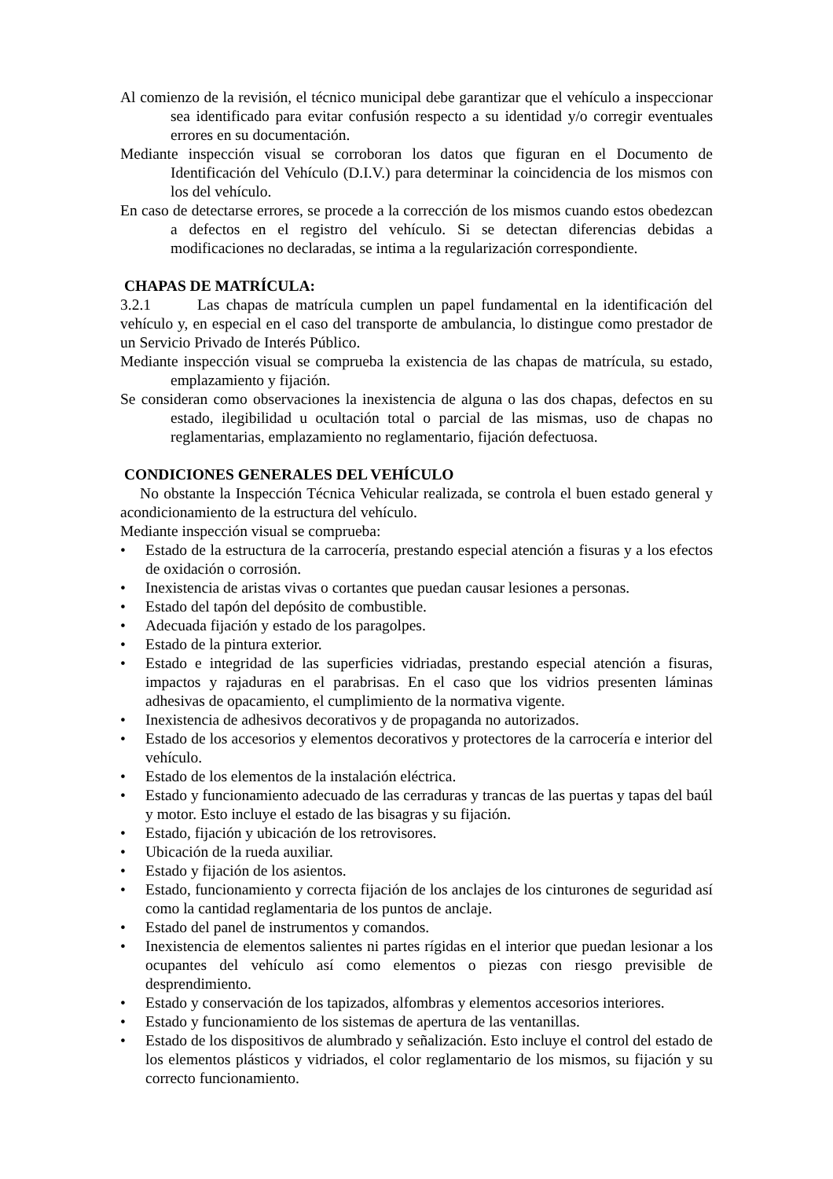Al comienzo de la revisión, el técnico municipal debe garantizar que el vehículo a inspeccionar sea identificado para evitar confusión respecto a su identidad y/o corregir eventuales errores en su documentación.
Mediante inspección visual se corroboran los datos que figuran en el Documento de Identificación del Vehículo (D.I.V.) para determinar la coincidencia de los mismos con los del vehículo.
En caso de detectarse errores, se procede a la corrección de los mismos cuando estos obedezcan a defectos en el registro del vehículo. Si se detectan diferencias debidas a modificaciones no declaradas, se intima a la regularización correspondiente.
CHAPAS DE MATRÍCULA:
3.2.1 Las chapas de matrícula cumplen un papel fundamental en la identificación del vehículo y, en especial en el caso del transporte de ambulancia, lo distingue como prestador de un Servicio Privado de Interés Público.
Mediante inspección visual se comprueba la existencia de las chapas de matrícula, su estado, emplazamiento y fijación.
Se consideran como observaciones la inexistencia de alguna o las dos chapas, defectos en su estado, ilegibilidad u ocultación total o parcial de las mismas, uso de chapas no reglamentarias, emplazamiento no reglamentario, fijación defectuosa.
CONDICIONES GENERALES DEL VEHÍCULO
No obstante la Inspección Técnica Vehicular realizada, se controla el buen estado general y acondicionamiento de la estructura del vehículo.
Mediante inspección visual se comprueba:
• Estado de la estructura de la carrocería, prestando especial atención a fisuras y a los efectos de oxidación o corrosión.
• Inexistencia de aristas vivas o cortantes que puedan causar lesiones a personas.
• Estado del tapón del depósito de combustible.
• Adecuada fijación y estado de los paragolpes.
• Estado de la pintura exterior.
• Estado e integridad de las superficies vidriadas, prestando especial atención a fisuras, impactos y rajaduras en el parabrisas. En el caso que los vidrios presenten láminas adhesivas de opacamiento, el cumplimiento de la normativa vigente.
• Inexistencia de adhesivos decorativos y de propaganda no autorizados.
• Estado de los accesorios y elementos decorativos y protectores de la carrocería e interior del vehículo.
• Estado de los elementos de la instalación eléctrica.
• Estado y funcionamiento adecuado de las cerraduras y trancas de las puertas y tapas del baúl y motor. Esto incluye el estado de las bisagras y su fijación.
• Estado, fijación y ubicación de los retrovisores.
• Ubicación de la rueda auxiliar.
• Estado y fijación de los asientos.
• Estado, funcionamiento y correcta fijación de los anclajes de los cinturones de seguridad así como la cantidad reglamentaria de los puntos de anclaje.
• Estado del panel de instrumentos y comandos.
• Inexistencia de elementos salientes ni partes rígidas en el interior que puedan lesionar a los ocupantes del vehículo así como elementos o piezas con riesgo previsible de desprendimiento.
• Estado y conservación de los tapizados, alfombras y elementos accesorios interiores.
• Estado y funcionamiento de los sistemas de apertura de las ventanillas.
• Estado de los dispositivos de alumbrado y señalización. Esto incluye el control del estado de los elementos plásticos y vidriados, el color reglamentario de los mismos, su fijación y su correcto funcionamiento.